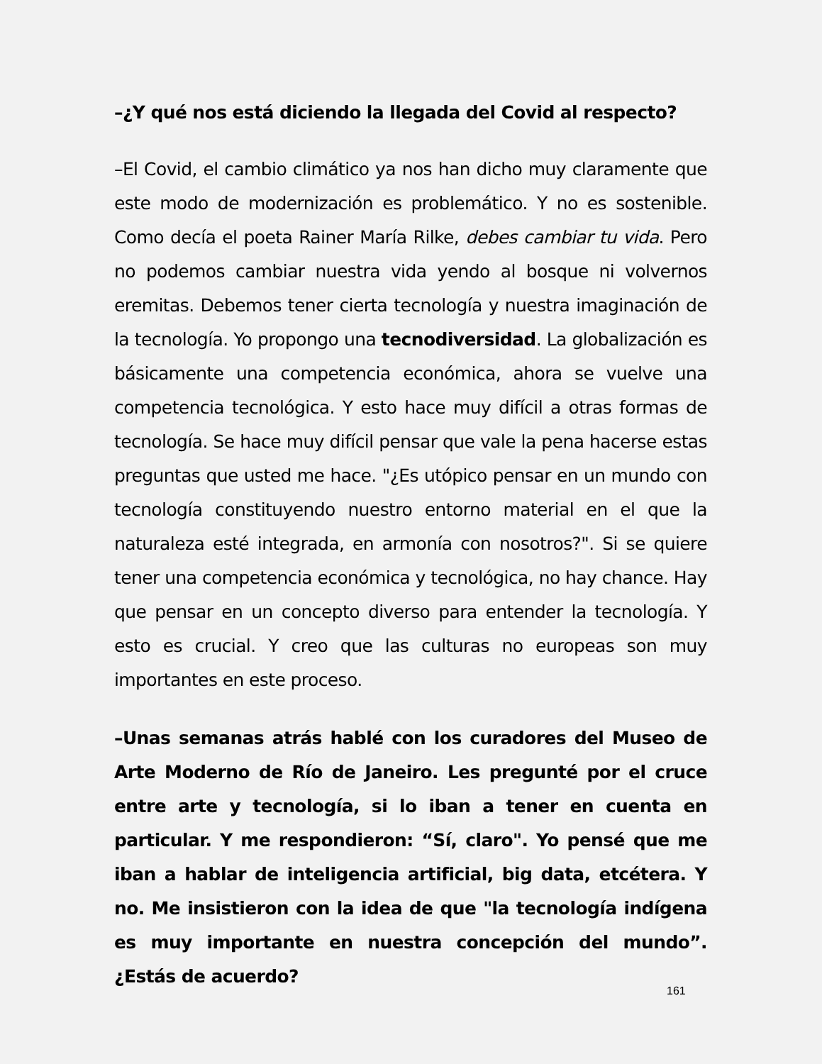–¿Y qué nos está diciendo la llegada del Covid al respecto?
–El Covid, el cambio climático ya nos han dicho muy claramente que este modo de modernización es problemático. Y no es sostenible. Como decía el poeta Rainer María Rilke, debes cambiar tu vida. Pero no podemos cambiar nuestra vida yendo al bosque ni volvernos eremitas. Debemos tener cierta tecnología y nuestra imaginación de la tecnología. Yo propongo una tecnodiversidad. La globalización es básicamente una competencia económica, ahora se vuelve una competencia tecnológica. Y esto hace muy difícil a otras formas de tecnología. Se hace muy difícil pensar que vale la pena hacerse estas preguntas que usted me hace. "¿Es utópico pensar en un mundo con tecnología constituyendo nuestro entorno material en el que la naturaleza esté integrada, en armonía con nosotros?". Si se quiere tener una competencia económica y tecnológica, no hay chance. Hay que pensar en un concepto diverso para entender la tecnología. Y esto es crucial. Y creo que las culturas no europeas son muy importantes en este proceso.
–Unas semanas atrás hablé con los curadores del Museo de Arte Moderno de Río de Janeiro. Les pregunté por el cruce entre arte y tecnología, si lo iban a tener en cuenta en particular. Y me respondieron: “Sí, claro". Yo pensé que me iban a hablar de inteligencia artificial, big data, etcétera. Y no. Me insistieron con la idea de que "la tecnología indígena es muy importante en nuestra concepción del mundo”. ¿Estás de acuerdo?
161